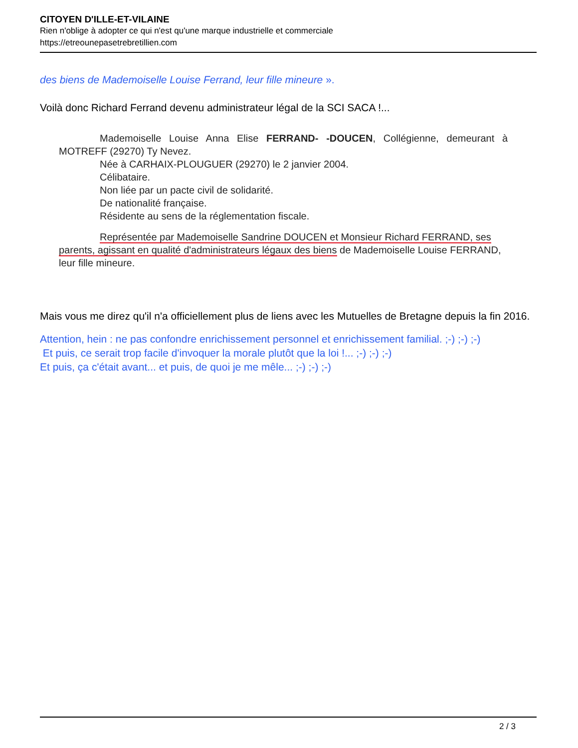CITOYEN D'ILLE-ET-VILAINE
Rien n'oblige à adopter ce qui n'est qu'une marque industrielle et commerciale
https://etreounepasetrebretillien.com
des biens de Mademoiselle Louise Ferrand, leur fille mineure ».
Voilà donc Richard Ferrand devenu administrateur légal de la SCI SACA !...
Mademoiselle Louise Anna Elise FERRAND- -DOUCEN, Collégienne, demeurant à MOTREFF (29270) Ty Nevez.
Née à CARHAIX-PLOUGUER (29270) le 2 janvier 2004.
Célibataire.
Non liée par un pacte civil de solidarité.
De nationalité française.
Résidente au sens de la réglementation fiscale.
Représentée par Mademoiselle Sandrine DOUCEN et Monsieur Richard FERRAND, ses parents, agissant en qualité d'administrateurs légaux des biens de Mademoiselle Louise FERRAND, leur fille mineure.
Mais vous me direz qu'il n'a officiellement plus de liens avec les Mutuelles de Bretagne depuis la fin 2016.
Attention, hein : ne pas confondre enrichissement personnel et enrichissement familial. ;-) ;-) ;-)
Et puis, ce serait trop facile d'invoquer la morale plutôt que la loi !... ;-) ;-) ;-)
Et puis, ça c'était avant... et puis, de quoi je me mêle... ;-) ;-) ;-)
2 / 3